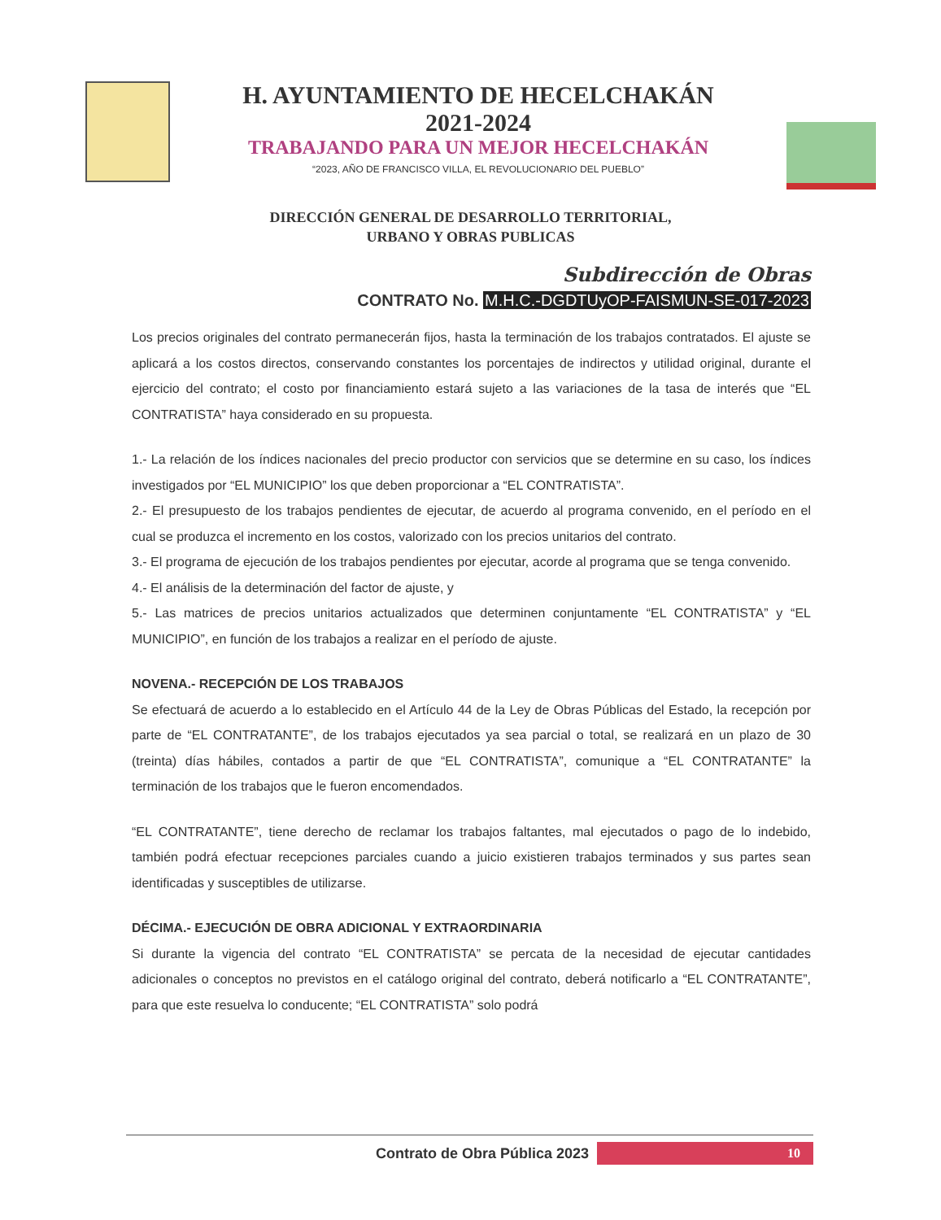H. AYUNTAMIENTO DE HECELCHAKÁN
2021-2024
TRABAJANDO PARA UN MEJOR HECELCHAKÁN
“2023, AÑO DE FRANCISCO VILLA, EL REVOLUCIONARIO DEL PUEBLO”
DIRECCIÓN GENERAL DE DESARROLLO TERRITORIAL,
URBANO Y OBRAS PUBLICAS
Subdirección de Obras
CONTRATO No. M.H.C.-DGDTUyOP-FAISMUN-SE-017-2023
Los precios originales del contrato permanecerán fijos, hasta la terminación de los trabajos contratados. El ajuste se aplicará a los costos directos, conservando constantes los porcentajes de indirectos y utilidad original, durante el ejercicio del contrato; el costo por financiamiento estará sujeto a las variaciones de la tasa de interés que “EL CONTRATISTA” haya considerado en su propuesta.
1.- La relación de los índices nacionales del precio productor con servicios que se determine en su caso, los índices investigados por “EL MUNICIPIO” los que deben proporcionar a “EL CONTRATISTA”.
2.- El presupuesto de los trabajos pendientes de ejecutar, de acuerdo al programa convenido, en el período en el cual se produzca el incremento en los costos, valorizado con los precios unitarios del contrato.
3.- El programa de ejecución de los trabajos pendientes por ejecutar, acorde al programa que se tenga convenido.
4.- El análisis de la determinación del factor de ajuste, y
5.- Las matrices de precios unitarios actualizados que determinen conjuntamente “EL CONTRATISTA” y “EL MUNICIPIO”, en función de los trabajos a realizar en el período de ajuste.
NOVENA.- RECEPCIÓN DE LOS TRABAJOS
Se efectuará de acuerdo a lo establecido en el Artículo 44 de la Ley de Obras Públicas del Estado, la recepción por parte de “EL CONTRATANTE”, de los trabajos ejecutados ya sea parcial o total, se realizará en un plazo de 30 (treinta) días hábiles, contados a partir de que “EL CONTRATISTA”, comunique a “EL CONTRATANTE” la terminación de los trabajos que le fueron encomendados.
“EL CONTRATANTE”, tiene derecho de reclamar los trabajos faltantes, mal ejecutados o pago de lo indebido, también podrá efectuar recepciones parciales cuando a juicio existieren trabajos terminados y sus partes sean identificadas y susceptibles de utilizarse.
DÉCIMA.- EJECUCIÓN DE OBRA ADICIONAL Y EXTRAORDINARIA
Si durante la vigencia del contrato “EL CONTRATISTA” se percata de la necesidad de ejecutar cantidades adicionales o conceptos no previstos en el catálogo original del contrato, deberá notificarlo a “EL CONTRATANTE”, para que este resuelva lo conducente; “EL CONTRATISTA” solo podrá
Contrato de Obra Pública 2023
10